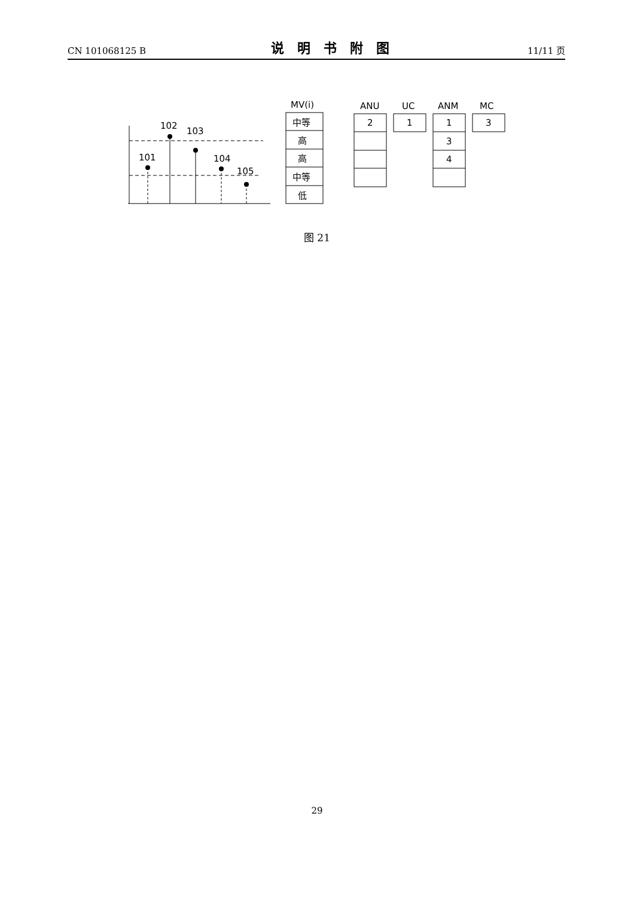CN 101068125 B 说明书附图 11/11 页
102
103
101
104
105
MV(i)
中等
高
高
中等
低
ANU
UC
ANM
MC
2
1
1
3
4
3
图 21
29